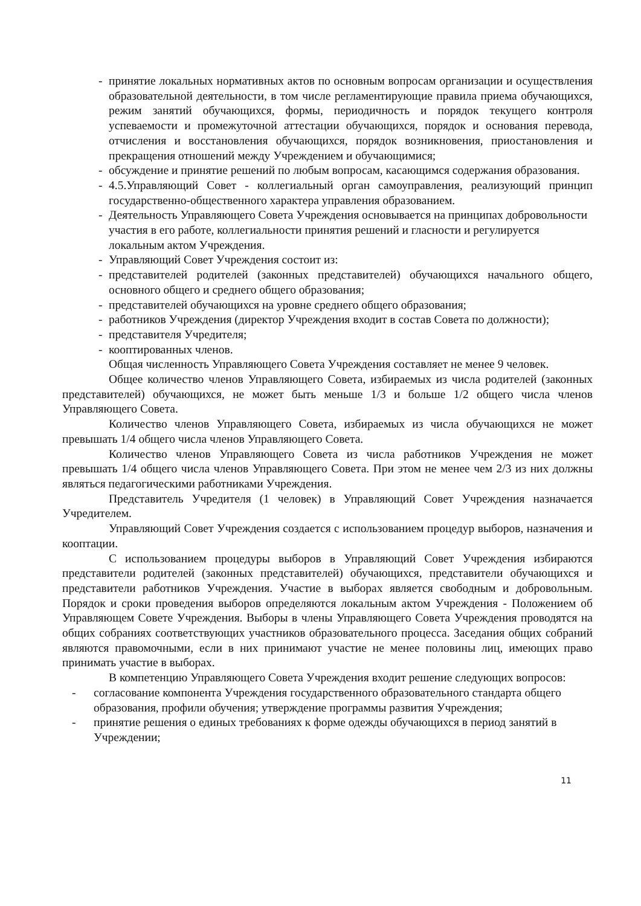- принятие локальных нормативных актов по основным вопросам организации и осуществления образовательной деятельности, в том числе регламентирующие правила приема обучающихся, режим занятий обучающихся, формы, периодичность и порядок текущего контроля успеваемости и промежуточной аттестации обучающихся, порядок и основания перевода, отчисления и восстановления обучающихся, порядок возникновения, приостановления и прекращения отношений между Учреждением и обучающимися;
- обсуждение и принятие решений по любым вопросам, касающимся содержания образования.
- 4.5.Управляющий Совет - коллегиальный орган самоуправления, реализующий принцип государственно-общественного характера управления образованием.
- Деятельность Управляющего Совета Учреждения основывается на принципах добровольности участия в его работе, коллегиальности принятия решений и гласности и регулируется локальным актом Учреждения.
- Управляющий Совет Учреждения состоит из:
- представителей родителей (законных представителей) обучающихся начального общего, основного общего и среднего общего образования;
- представителей обучающихся на уровне среднего общего образования;
- работников Учреждения (директор Учреждения входит в состав Совета по должности);
- представителя Учредителя;
- кооптированных членов.
Общая численность Управляющего Совета Учреждения составляет не менее 9 человек.
Общее количество членов Управляющего Совета, избираемых из числа родителей (законных представителей) обучающихся, не может быть меньше 1/3 и больше 1/2 общего числа членов Управляющего Совета.
Количество членов Управляющего Совета, избираемых из числа обучающихся не может превышать 1/4 общего числа членов Управляющего Совета.
Количество членов Управляющего Совета из числа работников Учреждения не может превышать 1/4 общего числа членов Управляющего Совета. При этом не менее чем 2/3 из них должны являться педагогическими работниками Учреждения.
Представитель Учредителя (1 человек) в Управляющий Совет Учреждения назначается Учредителем.
Управляющий Совет Учреждения создается с использованием процедур выборов, назначения и кооптации.
С использованием процедуры выборов в Управляющий Совет Учреждения избираются представители родителей (законных представителей) обучающихся, представители обучающихся и представители работников Учреждения. Участие в выборах является свободным и добровольным. Порядок и сроки проведения выборов определяются локальным актом Учреждения - Положением об Управляющем Совете Учреждения. Выборы в члены Управляющего Совета Учреждения проводятся на общих собраниях соответствующих участников образовательного процесса. Заседания общих собраний являются правомочными, если в них принимают участие не менее половины лиц, имеющих право принимать участие в выборах.
В компетенцию Управляющего Совета Учреждения входит решение следующих вопросов:
- согласование компонента Учреждения государственного образовательного стандарта общего образования, профили обучения; утверждение программы развития Учреждения;
- принятие решения о единых требованиях к форме одежды обучающихся в период занятий в Учреждении;
11